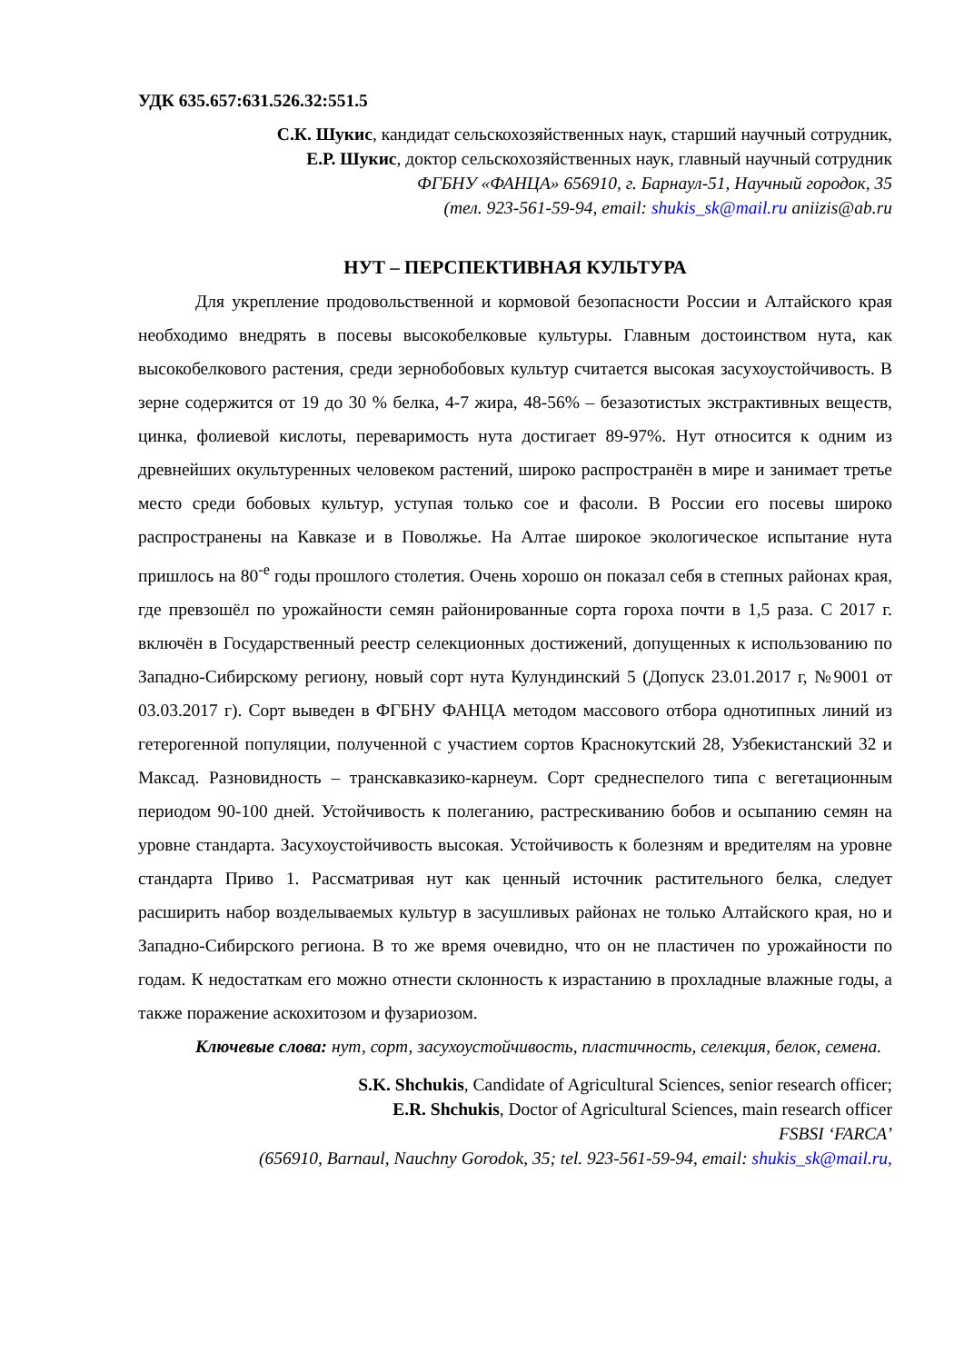УДК 635.657:631.526.32:551.5
С.К. Шукис, кандидат сельскохозяйственных наук, старший научный сотрудник,
Е.Р. Шукис, доктор сельскохозяйственных наук, главный научный сотрудник
ФГБНУ «ФАНЦА» 656910, г. Барнаул-51, Научный городок, 35
(тел. 923-561-59-94, email: shukis_sk@mail.ru aniizis@ab.ru
НУТ – ПЕРСПЕКТИВНАЯ КУЛЬТУРА
Для укрепление продовольственной и кормовой безопасности России и Алтайского края необходимо внедрять в посевы высокобелковые культуры. Главным достоинством нута, как высокобелкового растения, среди зернобобовых культур считается высокая засухоустойчивость. В зерне содержится от 19 до 30 % белка, 4-7 жира, 48-56% – безазотистых экстрактивных веществ, цинка, фолиевой кислоты, переваримость нута достигает 89-97%. Нут относится к одним из древнейших окультуренных человеком растений, широко распространён в мире и занимает третье место среди бобовых культур, уступая только сое и фасоли. В России его посевы широко распространены на Кавказе и в Поволжье. На Алтае широкое экологическое испытание нута пришлось на 80<sup>-е</sup> годы прошлого столетия. Очень хорошо он показал себя в степных районах края, где превзошёл по урожайности семян районированные сорта гороха почти в 1,5 раза. С 2017 г. включён в Государственный реестр селекционных достижений, допущенных к использованию по Западно-Сибирскому региону, новый сорт нута Кулундинский 5 (Допуск 23.01.2017 г, №9001 от 03.03.2017 г). Сорт выведен в ФГБНУ ФАНЦА методом массового отбора однотипных линий из гетерогенной популяции, полученной с участием сортов Краснокутский 28, Узбекистанский 32 и Максад. Разновидность – транскавказико-карнеум. Сорт среднеспелого типа с вегетационным периодом 90-100 дней. Устойчивость к полеганию, растрескиванию бобов и осыпанию семян на уровне стандарта. Засухоустойчивость высокая. Устойчивость к болезням и вредителям на уровне стандарта Приво 1. Рассматривая нут как ценный источник растительного белка, следует расширить набор возделываемых культур в засушливых районах не только Алтайского края, но и Западно-Сибирского региона. В то же время очевидно, что он не пластичен по урожайности по годам. К недостаткам его можно отнести склонность к израстанию в прохладные влажные годы, а также поражение аскохитозом и фузариозом.
Ключевые слова: нут, сорт, засухоустойчивость, пластичность, селекция, белок, семена.
S.K. Shchukis, Candidate of Agricultural Sciences, senior research officer;
E.R. Shchukis, Doctor of Agricultural Sciences, main research officer
FSBSI ‘FARCA’
(656910, Barnaul, Nauchny Gorodok, 35; tel. 923-561-59-94, email: shukis_sk@mail.ru,